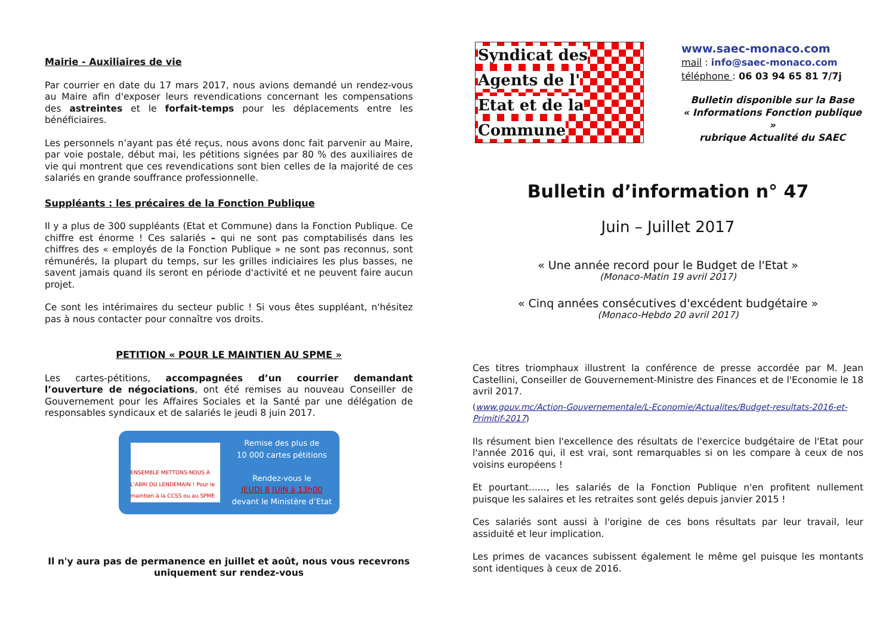Mairie - Auxiliaires de vie
Par courrier en date du 17 mars 2017, nous avions demandé un rendez-vous au Maire afin d'exposer leurs revendications concernant les compensations des astreintes et le forfait-temps pour les déplacements entre les bénéficiaires.
Les personnels n’ayant pas été reçus, nous avons donc fait parvenir au Maire, par voie postale, début mai, les pétitions signées par 80 % des auxiliaires de vie qui montrent que ces revendications sont bien celles de la majorité de ces salariés en grande souffrance professionnelle.
Suppléants : les précaires de la Fonction Publique
Il y a plus de 300 suppléants (Etat et Commune) dans la Fonction Publique. Ce chiffre est énorme ! Ces salariés – qui ne sont pas comptabilisés dans les chiffres des « employés de la Fonction Publique » ne sont pas reconnus, sont rémunérés, la plupart du temps, sur les grilles indiciaires les plus basses, ne savent jamais quand ils seront en période d'activité et ne peuvent faire aucun projet.
Ce sont les intérimaires du secteur public ! Si vous êtes suppléant, n'hésitez pas à nous contacter pour connaître vos droits.
PETITION « POUR LE MAINTIEN AU SPME »
Les cartes-pétitions, accompagnées d’un courrier demandant l’ouverture de négociations, ont été remises au nouveau Conseiller de Gouvernement pour les Affaires Sociales et la Santé par une délégation de responsables syndicaux et de salariés le jeudi 8 juin 2017.
ENSEMBLE METTONS-NOUS À L'ABRI DU LENDEMAIN ! Pour le maintien à la CCSS ou au SPME
Remise des plus de
10 000 cartes pétitions
Rendez-vous le
JEUDI 8 JUIN à 13h00
devant le Ministère d’Etat
Il n'y aura pas de permanence en juillet et août, nous vous recevrons uniquement sur rendez-vous
Syndicat des
Agents de l'
Etat et de la
Commune
www.saec-monaco.com
mail : info@saec-monaco.com
téléphone : 06 03 94 65 81 7/7j
Bulletin disponible sur la Base
« Informations Fonction publique »
rubrique Actualité du SAEC
Bulletin d’information n° 47
Juin – Juillet 2017
« Une année record pour le Budget de l'Etat »
(Monaco-Matin 19 avril 2017)
« Cinq années consécutives d'excédent budgétaire »
(Monaco-Hebdo 20 avril 2017)
Ces titres triomphaux illustrent la conférence de presse accordée par M. Jean Castellini, Conseiller de Gouvernement-Ministre des Finances et de l'Economie le 18 avril 2017.
(www.gouv.mc/Action-Gouvernementale/L-Economie/Actualites/Budget-resultats-2016-et-Primitif-2017)
Ils résument bien l'excellence des résultats de l'exercice budgétaire de l'Etat pour l'année 2016 qui, il est vrai, sont remarquables si on les compare à ceux de nos voisins européens !
Et pourtant......, les salariés de la Fonction Publique n'en profitent nullement puisque les salaires et les retraites sont gelés depuis janvier 2015 !
Ces salariés sont aussi à l'origine de ces bons résultats par leur travail, leur assiduité et leur implication.
Les primes de vacances subissent également le même gel puisque les montants sont identiques à ceux de 2016.